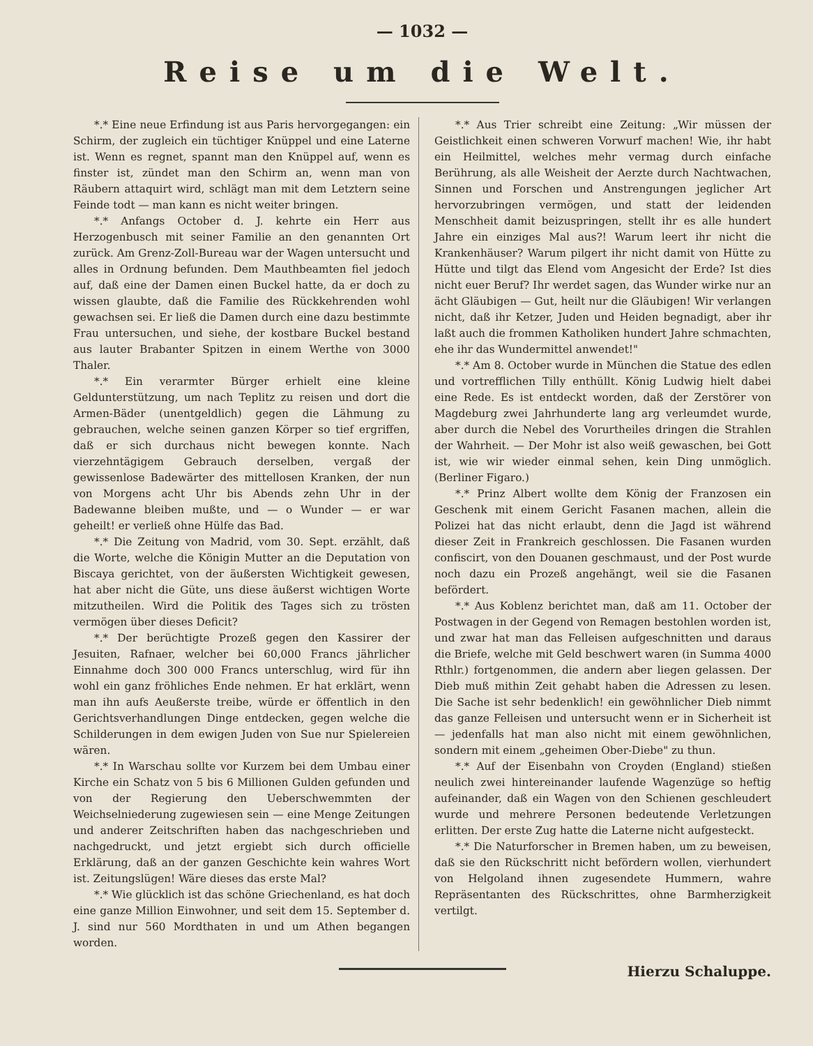— 1032 —
Reise um die Welt.
*.* Eine neue Erfindung ist aus Paris hervorgegangen: ein Schirm, der zugleich ein tüchtiger Knüppel und eine Laterne ist. Wenn es regnet, spannt man den Knüppel auf, wenn es finster ist, zündet man den Schirm an, wenn man von Räubern attaquirt wird, schlägt man mit dem Letztern seine Feinde todt — man kann es nicht weiter bringen.
*.* Anfangs October d. J. kehrte ein Herr aus Herzogenbusch mit seiner Familie an den genannten Ort zurück. Am Grenz-Zoll-Bureau war der Wagen untersucht und alles in Ordnung befunden. Dem Mauthbeamten fiel jedoch auf, daß eine der Damen einen Buckel hatte, da er doch zu wissen glaubte, daß die Familie des Rückkehrenden wohl gewachsen sei. Er ließ die Damen durch eine dazu bestimmte Frau untersuchen, und siehe, der kostbare Buckel bestand aus lauter Brabanter Spitzen in einem Werthe von 3000 Thaler.
*.* Ein verarmter Bürger erhielt eine kleine Geldunterstützung, um nach Teplitz zu reisen und dort die Armen-Bäder (unentgeldlich) gegen die Lähmung zu gebrauchen, welche seinen ganzen Körper so tief ergriffen, daß er sich durchaus nicht bewegen konnte. Nach vierzehntägigem Gebrauch derselben, vergaß der gewissenlose Badewärter des mittellosen Kranken, der nun von Morgens acht Uhr bis Abends zehn Uhr in der Badewanne bleiben mußte, und — o Wunder — er war geheilt! er verließ ohne Hülfe das Bad.
*.* Die Zeitung von Madrid, vom 30. Sept. erzählt, daß die Worte, welche die Königin Mutter an die Deputation von Biscaya gerichtet, von der äußersten Wichtigkeit gewesen, hat aber nicht die Güte, uns diese äußerst wichtigen Worte mitzutheilen. Wird die Politik des Tages sich zu trösten vermögen über dieses Deficit?
*.* Der berüchtigte Prozeß gegen den Kassirer der Jesuiten, Rafnaer, welcher bei 60,000 Francs jährlicher Einnahme doch 300 000 Francs unterschlug, wird für ihn wohl ein ganz fröhliches Ende nehmen. Er hat erklärt, wenn man ihn aufs Aeußerste treibe, würde er öffentlich in den Gerichtsverhandlungen Dinge entdecken, gegen welche die Schilderungen in dem ewigen Juden von Sue nur Spielereien wären.
*.* In Warschau sollte vor Kurzem bei dem Umbau einer Kirche ein Schatz von 5 bis 6 Millionen Gulden gefunden und von der Regierung den Ueberschwemmten der Weichselniederung zugewiesen sein — eine Menge Zeitungen und anderer Zeitschriften haben das nachgeschrieben und nachgedruckt, und jetzt ergiebt sich durch officielle Erklärung, daß an der ganzen Geschichte kein wahres Wort ist. Zeitungslügen! Wäre dieses das erste Mal?
*.* Wie glücklich ist das schöne Griechenland, es hat doch eine ganze Million Einwohner, und seit dem 15. September d. J. sind nur 560 Mordthaten in und um Athen begangen worden.
*.* Aus Trier schreibt eine Zeitung: „Wir müssen der Geistlichkeit einen schweren Vorwurf machen! Wie, ihr habt ein Heilmittel, welches mehr vermag durch einfache Berührung, als alle Weisheit der Aerzte durch Nachtwachen, Sinnen und Forschen und Anstrengungen jeglicher Art hervorzubringen vermögen, und statt der leidenden Menschheit damit beizuspringen, stellt ihr es alle hundert Jahre ein einziges Mal aus?! Warum leert ihr nicht die Krankenhäuser? Warum pilgert ihr nicht damit von Hütte zu Hütte und tilgt das Elend vom Angesicht der Erde? Ist dies nicht euer Beruf? Ihr werdet sagen, das Wunder wirke nur an ächt Gläubigen — Gut, heilt nur die Gläubigen! Wir verlangen nicht, daß ihr Ketzer, Juden und Heiden begnadigt, aber ihr laßt auch die frommen Katholiken hundert Jahre schmachten, ehe ihr das Wundermittel anwendet!"
*.* Am 8. October wurde in München die Statue des edlen und vortrefflichen Tilly enthüllt. König Ludwig hielt dabei eine Rede. Es ist entdeckt worden, daß der Zerstörer von Magdeburg zwei Jahrhunderte lang arg verleumdet wurde, aber durch die Nebel des Vorurtheiles dringen die Strahlen der Wahrheit. — Der Mohr ist also weiß gewaschen, bei Gott ist, wie wir wieder einmal sehen, kein Ding unmöglich. (Berliner Figaro.)
*.* Prinz Albert wollte dem König der Franzosen ein Geschenk mit einem Gericht Fasanen machen, allein die Polizei hat das nicht erlaubt, denn die Jagd ist während dieser Zeit in Frankreich geschlossen. Die Fasanen wurden confiscirt, von den Douanen geschmaust, und der Post wurde noch dazu ein Prozeß angehängt, weil sie die Fasanen befördert.
*.* Aus Koblenz berichtet man, daß am 11. October der Postwagen in der Gegend von Remagen bestohlen worden ist, und zwar hat man das Felleisen aufgeschnitten und daraus die Briefe, welche mit Geld beschwert waren (in Summa 4000 Rthlr.) fortgenommen, die andern aber liegen gelassen. Der Dieb muß mithin Zeit gehabt haben die Adressen zu lesen. Die Sache ist sehr bedenklich! ein gewöhnlicher Dieb nimmt das ganze Felleisen und untersucht wenn er in Sicherheit ist — jedenfalls hat man also nicht mit einem gewöhnlichen, sondern mit einem „geheimen Ober-Diebe" zu thun.
*.* Auf der Eisenbahn von Croyden (England) stießen neulich zwei hintereinander laufende Wagenzüge so heftig aufeinander, daß ein Wagen von den Schienen geschleudert wurde und mehrere Personen bedeutende Verletzungen erlitten. Der erste Zug hatte die Laterne nicht aufgesteckt.
*.* Die Naturforscher in Bremen haben, um zu beweisen, daß sie den Rückschritt nicht befördern wollen, vierhundert von Helgoland ihnen zugesendete Hummern, wahre Repräsentanten des Rückschrittes, ohne Barmherzigkeit vertilgt.
Hierzu Schaluppe.